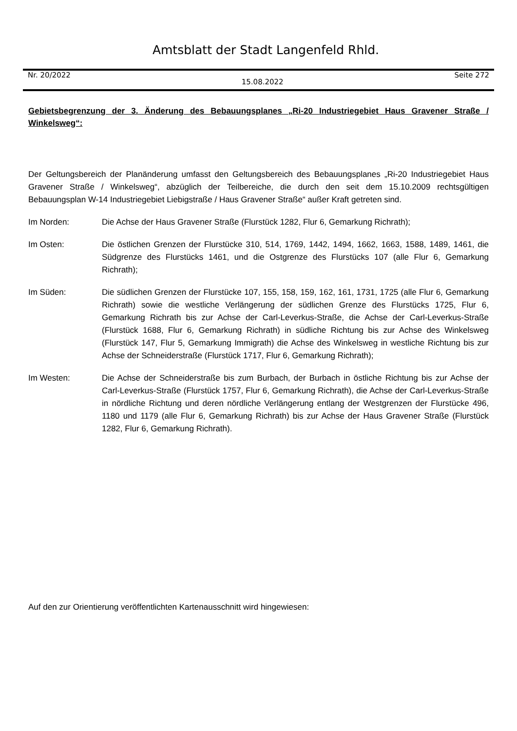Amtsblatt der Stadt Langenfeld Rhld.
Nr. 20/2022 15.08.2022 Seite 272
Gebietsbegrenzung der 3. Änderung des Bebauungsplanes „Ri-20 Industriegebiet Haus Gravener Straße / Winkelsweg“:
Der Geltungsbereich der Planänderung umfasst den Geltungsbereich des Bebauungsplanes „Ri-20 Industriegebiet Haus Gravener Straße / Winkelsweg“, abzüglich der Teilbereiche, die durch den seit dem 15.10.2009 rechtsgültigen Bebauungsplan W-14 Industriegebiet Liebigstraße / Haus Gravener Straße“ außer Kraft getreten sind.
Im Norden: Die Achse der Haus Gravener Straße (Flurstück 1282, Flur 6, Gemarkung Richrath);
Im Osten: Die östlichen Grenzen der Flurstücke 310, 514, 1769, 1442, 1494, 1662, 1663, 1588, 1489, 1461, die Südgrenze des Flurstücks 1461, und die Ostgrenze des Flurstücks 107 (alle Flur 6, Gemarkung Richrath);
Im Süden: Die südlichen Grenzen der Flurstücke 107, 155, 158, 159, 162, 161, 1731, 1725 (alle Flur 6, Gemarkung Richrath) sowie die westliche Verlängerung der südlichen Grenze des Flurstücks 1725, Flur 6, Gemarkung Richrath bis zur Achse der Carl-Leverkus-Straße, die Achse der Carl-Leverkus-Straße (Flurstück 1688, Flur 6, Gemarkung Richrath) in südliche Richtung bis zur Achse des Winkelsweg (Flurstück 147, Flur 5, Gemarkung Immigrath) die Achse des Winkelsweg in westliche Richtung bis zur Achse der Schneiderstraße (Flurstück 1717, Flur 6, Gemarkung Richrath);
Im Westen: Die Achse der Schneiderstraße bis zum Burbach, der Burbach in östliche Richtung bis zur Achse der Carl-Leverkus-Straße (Flurstück 1757, Flur 6, Gemarkung Richrath), die Achse der Carl-Leverkus-Straße in nördliche Richtung und deren nördliche Verlängerung entlang der Westgrenzen der Flurstücke 496, 1180 und 1179 (alle Flur 6, Gemarkung Richrath) bis zur Achse der Haus Gravener Straße (Flurstück 1282, Flur 6, Gemarkung Richrath).
Auf den zur Orientierung veröffentlichten Kartenausschnitt wird hingewiesen: